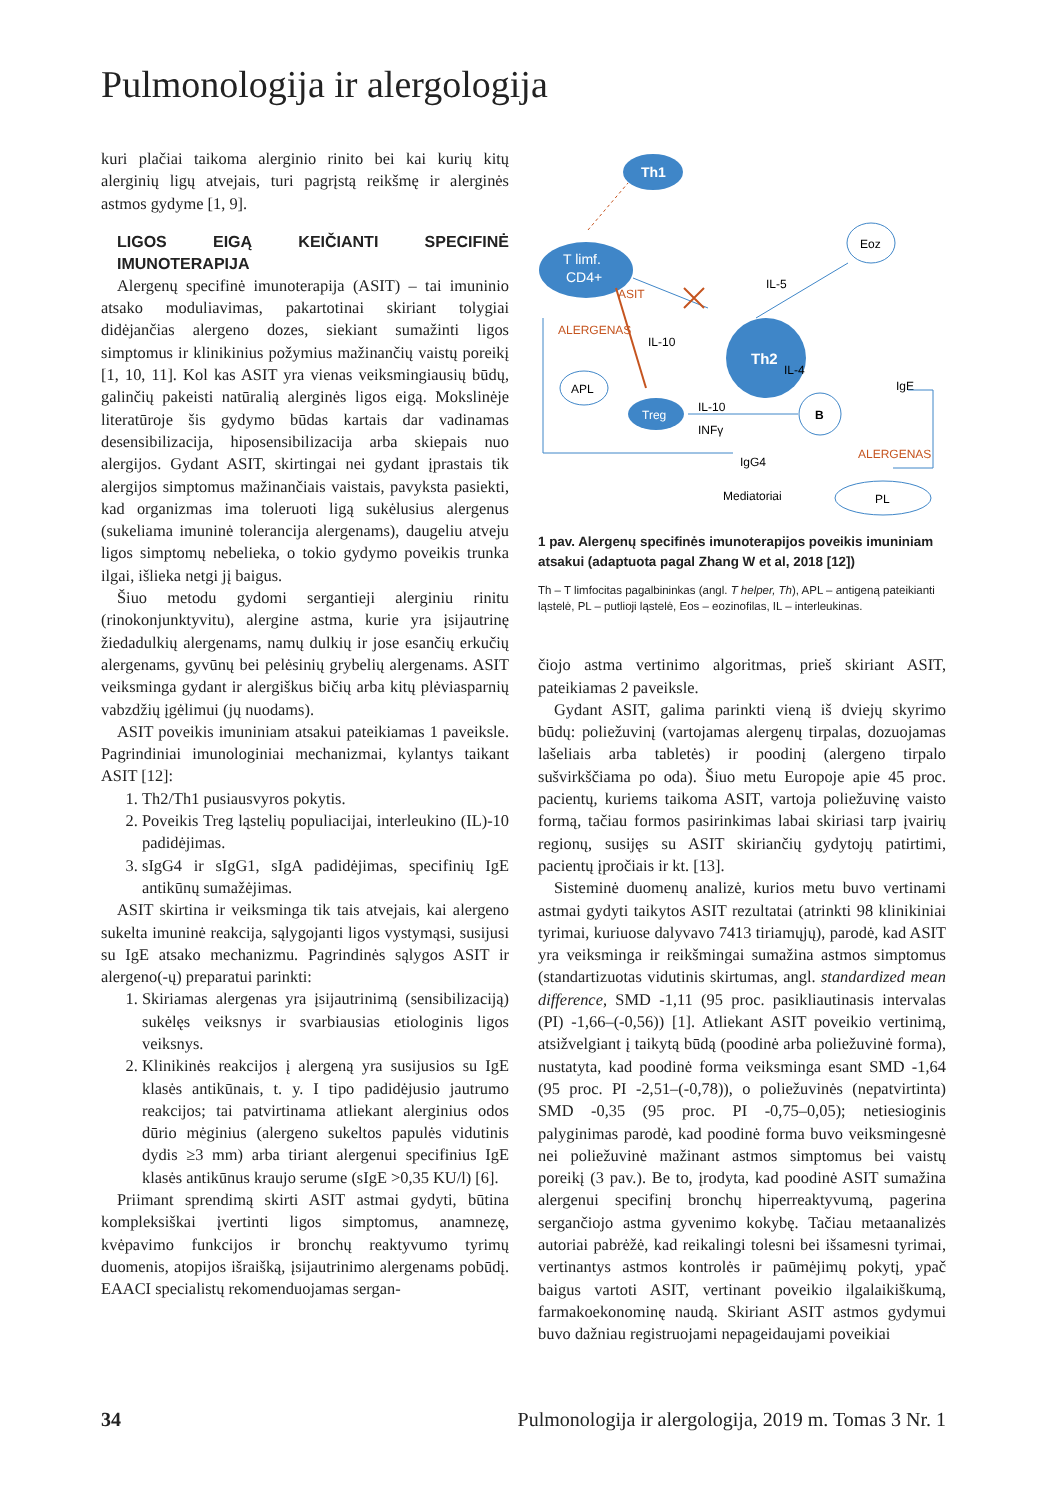Pulmonologija ir alergologija
kuri plačiai taikoma alerginio rinito bei kai kurių kitų alerginių ligų atvejais, turi pagrįstą reikšmę ir alerginės astmos gydyme [1, 9].
LIGOS EIGĄ KEIČIANTI SPECIFINĖ IMUNOTERAPIJA
Alergenų specifinė imunoterapija (ASIT) – tai imuninio atsako moduliavimas, pakartotinai skiriant tolygiai didėjančias alergeno dozes, siekiant sumažinti ligos simptomus ir klinikinius požymius mažinančių vaistų poreikį [1, 10, 11]. Kol kas ASIT yra vienas veiksmingiausių būdų, galinčių pakeisti natūralią alerginės ligos eigą. Mokslinėje literatūroje šis gydymo būdas kartais dar vadinamas desensibilizacija, hiposensibilizacija arba skiepais nuo alergijos. Gydant ASIT, skirtingai nei gydant įprastais tik alergijos simptomus mažinančiais vaistais, pavyksta pasiekti, kad organizmas ima toleruoti ligą sukėlusius alergenus (sukeliama imuninė tolerancija alergenams), daugeliu atveju ligos simptomų nebelieka, o tokio gydymo poveikis trunka ilgai, išlieka netgi jį baigus.
Šiuo metodu gydomi sergantieji alerginiu rinitu (rinokonjunktyvitu), alergine astma, kurie yra įsijautrinę žiedadulkių alergenams, namų dulkių ir jose esančių erkučių alergenams, gyvūnų bei pelėsinių grybelių alergenams. ASIT veiksminga gydant ir alergiškus bičių arba kitų plėviasparnių vabzdžių įgėlimui (jų nuodams).
ASIT poveikis imuniniam atsakui pateikiamas 1 paveiksle. Pagrindiniai imunologiniai mechanizmai, kylantys taikant ASIT [12]:
1. Th2/Th1 pusiausvyros pokytis.
2. Poveikis Treg ląstelių populiacijai, interleukino (IL)-10 padidėjimas.
3. sIgG4 ir sIgG1, sIgA padidėjimas, specifinių IgE antikūnų sumažėjimas.
ASIT skirtina ir veiksminga tik tais atvejais, kai alergeno sukelta imuninė reakcija, sąlygojanti ligos vystymąsi, susijusi su IgE atsako mechanizmu. Pagrindinės sąlygos ASIT ir alergeno(-ų) preparatui parinkti:
1. Skiriamas alergenas yra įsijautrinimą (sensibilizaciją) sukėlęs veiksnys ir svarbiausias etiologinis ligos veiksnys.
2. Klinikinės reakcijos į alergeną yra susijusios su IgE klasės antikūnais, t. y. I tipo padidėjusio jautrumo reakcijos; tai patvirtinama atliekant alerginius odos dūrio mėginius (alergeno sukeltos papulės vidutinis dydis ≥3 mm) arba tiriant alergenui specifinius IgE klasės antikūnus kraujo serume (sIgE >0,35 KU/l) [6].
Priimant sprendimą skirti ASIT astmai gydyti, būtina kompleksiškai įvertinti ligos simptomus, anamnezę, kvėpavimo funkcijos ir bronchų reaktyvumo tyrimų duomenis, atopijos išraišką, įsijautrinimo alergenams pobūdį. EAACI specialistų rekomenduojamas sergan-
Th1
T limf.
CD4+
Eoz
Th2
APL
Treg
B
PL
IL-5
IL-10
IL-4
IL-10
INFγ
IgE
ALERGENAS
ASIT
ALERGENAS
IgG4
Mediatoriai
1 pav. Alergenų specifinės imunoterapijos poveikis imuniniam atsakui (adaptuota pagal Zhang W et al, 2018 [12])
Th – T limfocitas pagalbininkas (angl. T helper, Th), APL – antigeną pateikianti ląstelė, PL – putlioji ląstelė, Eos – eozinofilas, IL – interleukinas.
čiojo astma vertinimo algoritmas, prieš skiriant ASIT, pateikiamas 2 paveiksle.
Gydant ASIT, galima parinkti vieną iš dviejų skyrimo būdų: poliežuvinį (vartojamas alergenų tirpalas, dozuojamas lašeliais arba tabletės) ir poodinį (alergeno tirpalo sušvirkščiama po oda). Šiuo metu Europoje apie 45 proc. pacientų, kuriems taikoma ASIT, vartoja poliežuvinę vaisto formą, tačiau formos pasirinkimas labai skiriasi tarp įvairių regionų, susijęs su ASIT skiriančių gydytojų patirtimi, pacientų įpročiais ir kt. [13].
Sisteminė duomenų analizė, kurios metu buvo vertinami astmai gydyti taikytos ASIT rezultatai (atrinkti 98 klinikiniai tyrimai, kuriuose dalyvavo 7413 tiriamųjų), parodė, kad ASIT yra veiksminga ir reikšmingai sumažina astmos simptomus (standartizuotas vidutinis skirtumas, angl. standardized mean difference, SMD -1,11 (95 proc. pasikliautinasis intervalas (PI) -1,66–(-0,56)) [1]. Atliekant ASIT poveikio vertinimą, atsižvelgiant į taikytą būdą (poodinė arba poliežuvinė forma), nustatyta, kad poodinė forma veiksminga esant SMD -1,64 (95 proc. PI -2,51–(-0,78)), o poliežuvinės (nepatvirtinta) SMD -0,35 (95 proc. PI -0,75–0,05); netiesioginis palyginimas parodė, kad poodinė forma buvo veiksmingesnė nei poliežuvinė mažinant astmos simptomus bei vaistų poreikį (3 pav.). Be to, įrodyta, kad poodinė ASIT sumažina alergenui specifinį bronchų hiperreaktyvumą, pagerina sergančiojo astma gyvenimo kokybę. Tačiau metaanalizės autoriai pabrėžė, kad reikalingi tolesni bei išsamesni tyrimai, vertinantys astmos kontrolės ir paūmėjimų pokytį, ypač baigus vartoti ASIT, vertinant poveikio ilgalaikiškumą, farmakoekonominę naudą. Skiriant ASIT astmos gydymui buvo dažniau registruojami nepageidaujami poveikiai
34 Pulmonologija ir alergologija, 2019 m. Tomas 3 Nr. 1